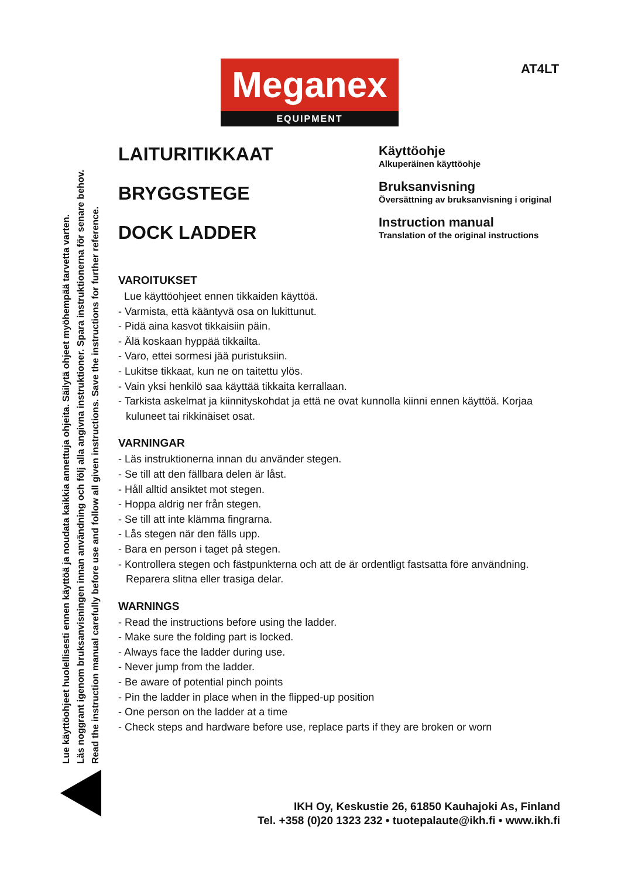AT4LT
Meganex
EQUIPMENT
Lue käyttöohjeet huolellisesti ennen käyttöä ja noudata kaikkia annettuja ohjeita. Säilytä ohjeet myöhempää tarvetta varten.
Läs noggrant igenom bruksanvisningen innan användning och följ alla angivna instruktioner. Spara instruktionerna för senare behov.
Read the instruction manual carefully before use and follow all given instructions. Save the instructions for further reference.
LAITURITIKKAAT
BRYGGSTEGE
DOCK LADDER
Käyttöohje
Alkuperäinen käyttöohje
Bruksanvisning
Översättning av bruksanvisning i original
Instruction manual
Translation of the original instructions
VAROITUKSET
Lue käyttöohjeet ennen tikkaiden käyttöä.
- Varmista, että kääntyvä osa on lukittunut.
- Pidä aina kasvot tikkaisiin päin.
- Älä koskaan hyppää tikkailta.
- Varo, ettei sormesi jää puristuksiin.
- Lukitse tikkaat, kun ne on taitettu ylös.
- Vain yksi henkilö saa käyttää tikkaita kerrallaan.
- Tarkista askelmat ja kiinnityskohdat ja että ne ovat kunnolla kiinni ennen käyttöä. Korjaa kuluneet tai rikkinäiset osat.
VARNINGAR
- Läs instruktionerna innan du använder stegen.
- Se till att den fällbara delen är låst.
- Håll alltid ansiktet mot stegen.
- Hoppa aldrig ner från stegen.
- Se till att inte klämma fingrarna.
- Lås stegen när den fälls upp.
- Bara en person i taget på stegen.
- Kontrollera stegen och fästpunkterna och att de är ordentligt fastsatta före användning. Reparera slitna eller trasiga delar.
WARNINGS
- Read the instructions before using the ladder.
- Make sure the folding part is locked.
- Always face the ladder during use.
- Never jump from the ladder.
- Be aware of potential pinch points
- Pin the ladder in place when in the flipped-up position
- One person on the ladder at a time
- Check steps and hardware before use, replace parts if they are broken or worn
IKH Oy, Keskustie 26, 61850 Kauhajoki As, Finland
Tel. +358 (0)20 1323 232 • tuotepalaute@ikh.fi • www.ikh.fi